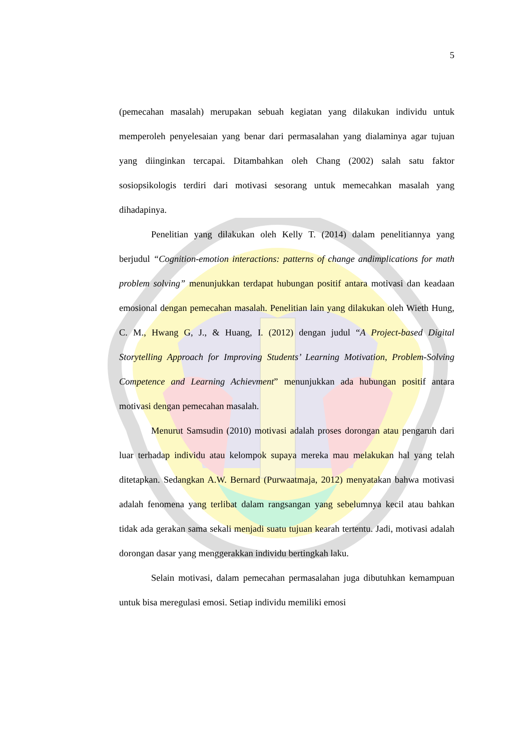5
(pemecahan masalah) merupakan sebuah kegiatan yang dilakukan individu untuk memperoleh penyelesaian yang benar dari permasalahan yang dialaminya agar tujuan yang diinginkan tercapai. Ditambahkan oleh Chang (2002) salah satu faktor sosiopsikologis terdiri dari motivasi sesorang untuk memecahkan masalah yang dihadapinya.
Penelitian yang dilakukan oleh Kelly T. (2014) dalam penelitiannya yang berjudul “Cognition-emotion interactions: patterns of change andimplications for math problem solving” menunjukkan terdapat hubungan positif antara motivasi dan keadaan emosional dengan pemecahan masalah. Penelitian lain yang dilakukan oleh Wieth Hung, C. M., Hwang G, J., & Huang, I. (2012) dengan judul “A Project-based Digital Storytelling Approach for Improving Students’ Learning Motivation, Problem-Solving Competence and Learning Achievment” menunjukkan ada hubungan positif antara motivasi dengan pemecahan masalah.
Menurut Samsudin (2010) motivasi adalah proses dorongan atau pengaruh dari luar terhadap individu atau kelompok supaya mereka mau melakukan hal yang telah ditetapkan. Sedangkan A.W. Bernard (Purwaatmaja, 2012) menyatakan bahwa motivasi adalah fenomena yang terlibat dalam rangsangan yang sebelumnya kecil atau bahkan tidak ada gerakan sama sekali menjadi suatu tujuan kearah tertentu. Jadi, motivasi adalah dorongan dasar yang menggerakkan individu bertingkah laku.
Selain motivasi, dalam pemecahan permasalahan juga dibutuhkan kemampuan untuk bisa meregulasi emosi. Setiap individu memiliki emosi